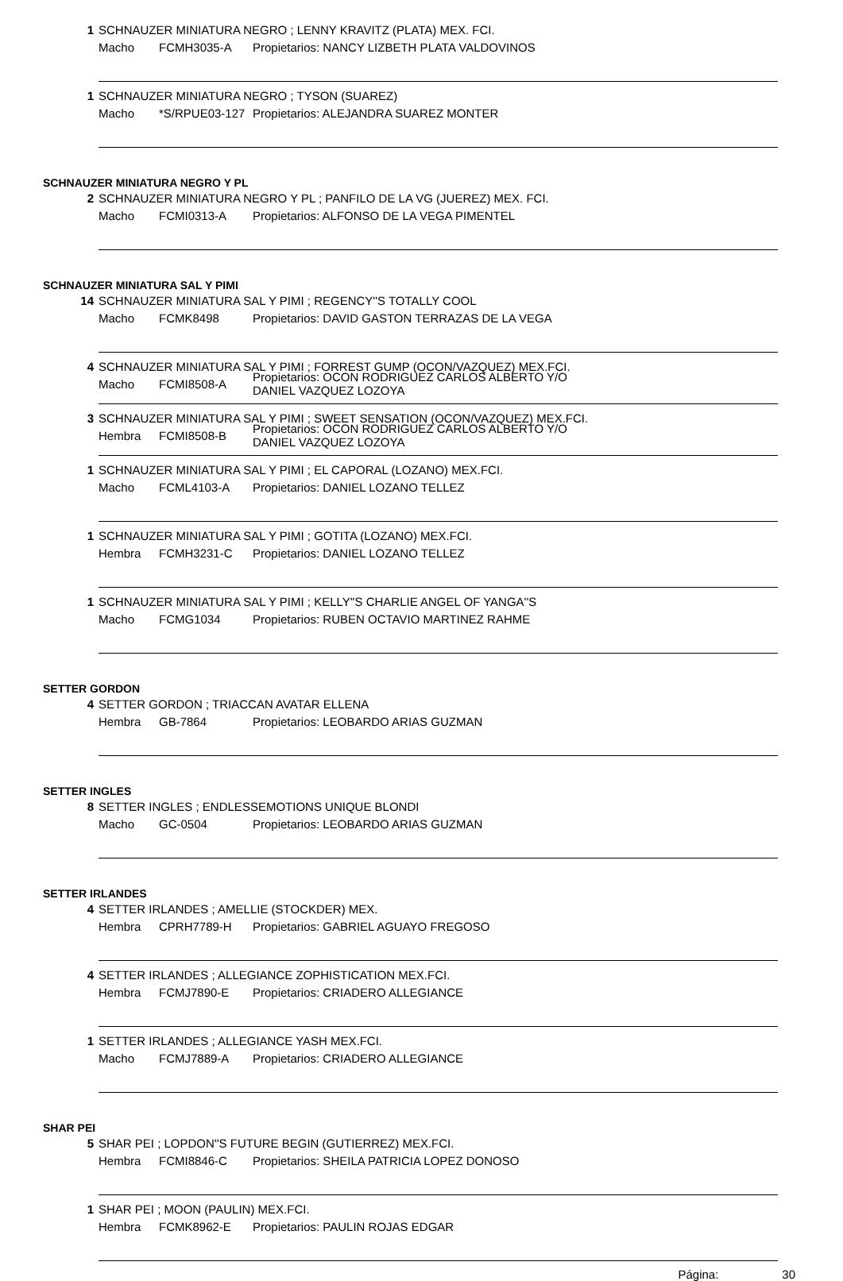1 SCHNAUZER MINIATURA NEGRO ; LENNY KRAVITZ (PLATA) MEX. FCI.
Macho FCMH3035-A Propietarios: NANCY LIZBETH PLATA VALDOVINOS
1 SCHNAUZER MINIATURA NEGRO ; TYSON (SUAREZ)
Macho *S/RPUE03-127 Propietarios: ALEJANDRA SUAREZ MONTER
SCHNAUZER MINIATURA NEGRO Y PL
2 SCHNAUZER MINIATURA NEGRO Y PL ; PANFILO DE LA VG (JUEREZ) MEX. FCI.
Macho FCMI0313-A Propietarios: ALFONSO DE LA VEGA PIMENTEL
SCHNAUZER MINIATURA SAL Y PIMI
14 SCHNAUZER MINIATURA SAL Y PIMI ; REGENCY''S TOTALLY COOL
Macho FCMK8498 Propietarios: DAVID GASTON TERRAZAS DE LA VEGA
4 SCHNAUZER MINIATURA SAL Y PIMI ; FORREST GUMP (OCON/VAZQUEZ) MEX.FCI.
Macho FCMI8508-A Propietarios: OCON RODRIGUEZ CARLOS ALBERTO Y/O
DANIEL VAZQUEZ LOZOYA
3 SCHNAUZER MINIATURA SAL Y PIMI ; SWEET SENSATION (OCON/VAZQUEZ) MEX.FCI.
Hembra FCMI8508-B Propietarios: OCON RODRIGUEZ CARLOS ALBERTO Y/O
DANIEL VAZQUEZ LOZOYA
1 SCHNAUZER MINIATURA SAL Y PIMI ; EL CAPORAL (LOZANO) MEX.FCI.
Macho FCML4103-A Propietarios: DANIEL LOZANO TELLEZ
1 SCHNAUZER MINIATURA SAL Y PIMI ; GOTITA (LOZANO) MEX.FCI.
Hembra FCMH3231-C Propietarios: DANIEL LOZANO TELLEZ
1 SCHNAUZER MINIATURA SAL Y PIMI ; KELLY''S CHARLIE ANGEL OF YANGA''S
Macho FCMG1034 Propietarios: RUBEN OCTAVIO MARTINEZ RAHME
SETTER GORDON
4 SETTER GORDON ; TRIACCAN AVATAR ELLENA
Hembra GB-7864 Propietarios: LEOBARDO ARIAS GUZMAN
SETTER INGLES
8 SETTER INGLES ; ENDLESSEMOTIONS UNIQUE BLONDI
Macho GC-0504 Propietarios: LEOBARDO ARIAS GUZMAN
SETTER IRLANDES
4 SETTER IRLANDES ; AMELLIE (STOCKDER) MEX.
Hembra CPRH7789-H Propietarios: GABRIEL AGUAYO FREGOSO
4 SETTER IRLANDES ; ALLEGIANCE ZOPHISTICATION MEX.FCI.
Hembra FCMJ7890-E Propietarios: CRIADERO ALLEGIANCE
1 SETTER IRLANDES ; ALLEGIANCE YASH MEX.FCI.
Macho FCMJ7889-A Propietarios: CRIADERO ALLEGIANCE
SHAR PEI
5 SHAR PEI ; LOPDON''S FUTURE BEGIN (GUTIERREZ) MEX.FCI.
Hembra FCMI8846-C Propietarios: SHEILA PATRICIA LOPEZ DONOSO
1 SHAR PEI ; MOON (PAULIN) MEX.FCI.
Hembra FCMK8962-E Propietarios: PAULIN ROJAS EDGAR
Página: 30